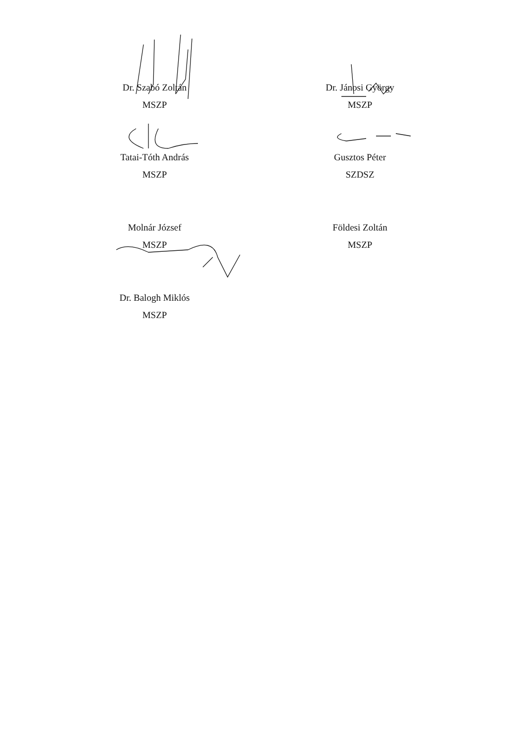Dr. Szabó Zoltán
MSZP
Dr. Jánosi György
MSZP
Tatai-Tóth András
MSZP
Gusztos Péter
SZDSZ
Molnár József
MSZP
Földesi Zoltán
MSZP
Dr. Balogh Miklós
MSZP